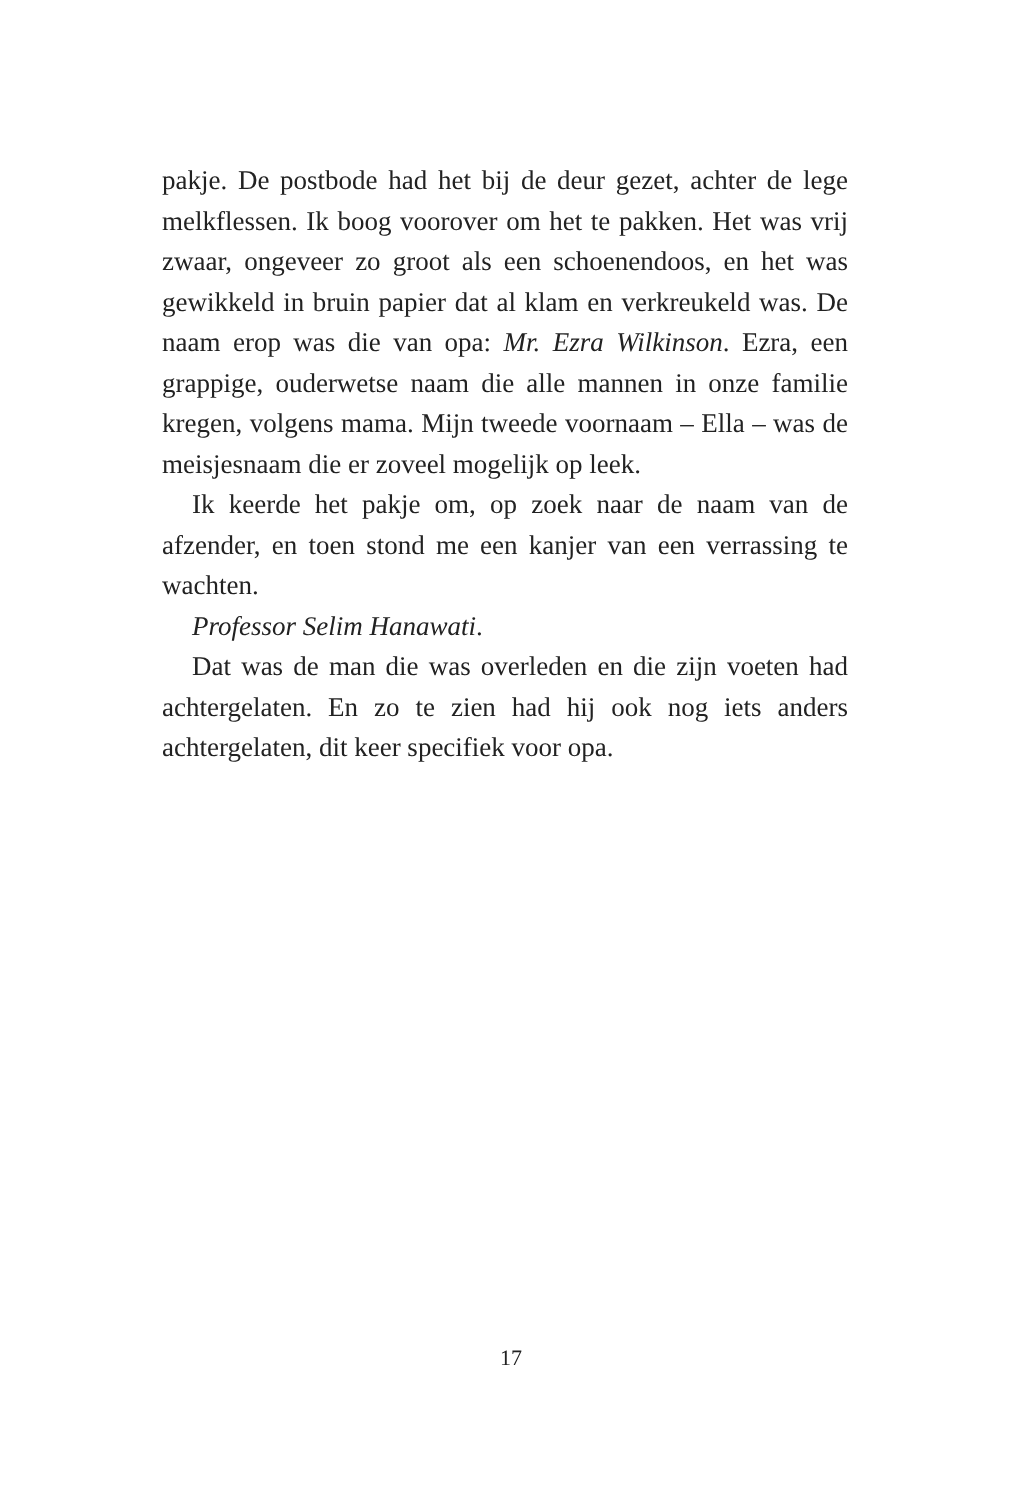pakje. De postbode had het bij de deur gezet, achter de lege melkflessen. Ik boog voorover om het te pakken. Het was vrij zwaar, ongeveer zo groot als een schoenendoos, en het was gewikkeld in bruin papier dat al klam en verkreukeld was. De naam erop was die van opa: Mr. Ezra Wilkinson. Ezra, een grappige, ouderwetse naam die alle mannen in onze familie kregen, volgens mama. Mijn tweede voornaam – Ella – was de meisjesnaam die er zoveel mogelijk op leek.
Ik keerde het pakje om, op zoek naar de naam van de afzender, en toen stond me een kanjer van een verrassing te wachten.
Professor Selim Hanawati.
Dat was de man die was overleden en die zijn voeten had achtergelaten. En zo te zien had hij ook nog iets anders achtergelaten, dit keer specifiek voor opa.
17